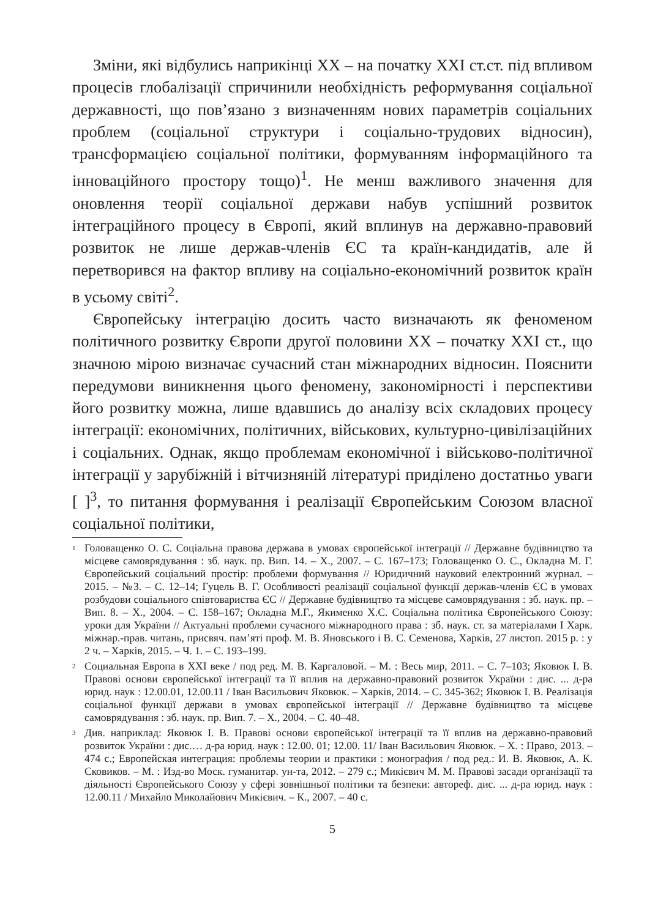Зміни, які відбулись наприкінці XX – на початку XXI ст.ст. під впливом процесів глобалізації спричинили необхідність реформування соціальної державності, що пов’язано з визначенням нових параметрів соціальних проблем (соціальної структури і соціально-трудових відносин), трансформацією соціальної політики, формуванням інформаційного та інноваційного простору тощо)<sup>1</sup>. Не менш важливого значення для оновлення теорії соціальної держави набув успішний розвиток інтеграційного процесу в Європі, який вплинув на державно-правовий розвиток не лише держав-членів ЄС та країн-кандидатів, але й перетворився на фактор впливу на соціально-економічний розвиток країн в усьому світі<sup>2</sup>.
Європейську інтеграцію досить часто визначають як феноменом політичного розвитку Європи другої половини XX – початку XXI ст., що значною мірою визначає сучасний стан міжнародних відносин. Пояснити передумови виникнення цього феномену, закономірності і перспективи його розвитку можна, лише вдавшись до аналізу всіх складових процесу інтеграції: економічних, політичних, військових, культурно-цивілізаційних і соціальних. Однак, якщо проблемам економічної і військово-політичної інтеграції у зарубіжній і вітчизняній літературі приділено достатньо уваги [ ]<sup>3</sup>, то питання формування і реалізації Європейським Союзом власної соціальної політики,
<sup>1</sup> Головащенко О. С. Соціальна правова держава в умовах європейської інтеграції // Державне будівництво та місцеве самоврядування : зб. наук. пр. Вип. 14. – Х., 2007. – С. 167–173; Головащенко О. С., Окладна М. Г. Європейський соціальний простір: проблеми формування // Юридичний науковий електронний журнал. – 2015. – №3. – С. 12–14; Гуцель В. Г. Особливості реалізації соціальної функції держав-членів ЄС в умовах розбудови соціального співтовариства ЄС // Державне будівництво та місцеве самоврядування : зб. наук. пр. – Вип. 8. – Х., 2004. – С. 158–167; Окладна М.Г., Якименко Х.С. Соціальна політика Європейського Союзу: уроки для України // Актуальні проблеми сучасного міжнародного права : зб. наук. ст. за матеріалами І Харк. міжнар.-прав. читань, присвяч. пам’яті проф. М. В. Яновського і В. С. Семенова, Харків, 27 листоп. 2015 р. : у 2 ч. – Харків, 2015. – Ч. 1. – С. 193–199.
<sup>2</sup> Социальная Европа в XXI веке / под ред. М. В. Каргаловой. – М. : Весь мир, 2011. – С. 7–103; Яковюк І. В. Правові основи європейської інтеграції та її вплив на державно-правовий розвиток України : дис. ... д-ра юрид. наук : 12.00.01, 12.00.11 / Іван Васильович Яковюк. – Харків, 2014. – С. 345-362; Яковюк І. В. Реалізація соціальної функції держави в умовах європейської інтеграції // Державне будівництво та місцеве самоврядування : зб. наук. пр. Вип. 7. – Х., 2004. – С. 40–48.
<sup>3</sup> Див. наприклад: Яковюк І. В. Правові основи європейської інтеграції та її вплив на державно-правовий розвиток України : дис.… д-ра юрид. наук : 12.00. 01; 12.00. 11/ Іван Васильович Яковюк. – Х. : Право, 2013. – 474 с.; Европейская интеграция: проблемы теории и практики : монография / под ред.: И. В. Яковюк, А. К. Сковиков. – М. : Изд-во Моск. гуманитар. ун-та, 2012. – 279 с.; Микієвич М. М. Правові засади організації та діяльності Європейського Союзу у сфері зовнішньої політики та безпеки: автореф. дис. ... д-ра юрид. наук : 12.00.11 / Михайло Миколайович Микієвич. – К., 2007. – 40 с.
5